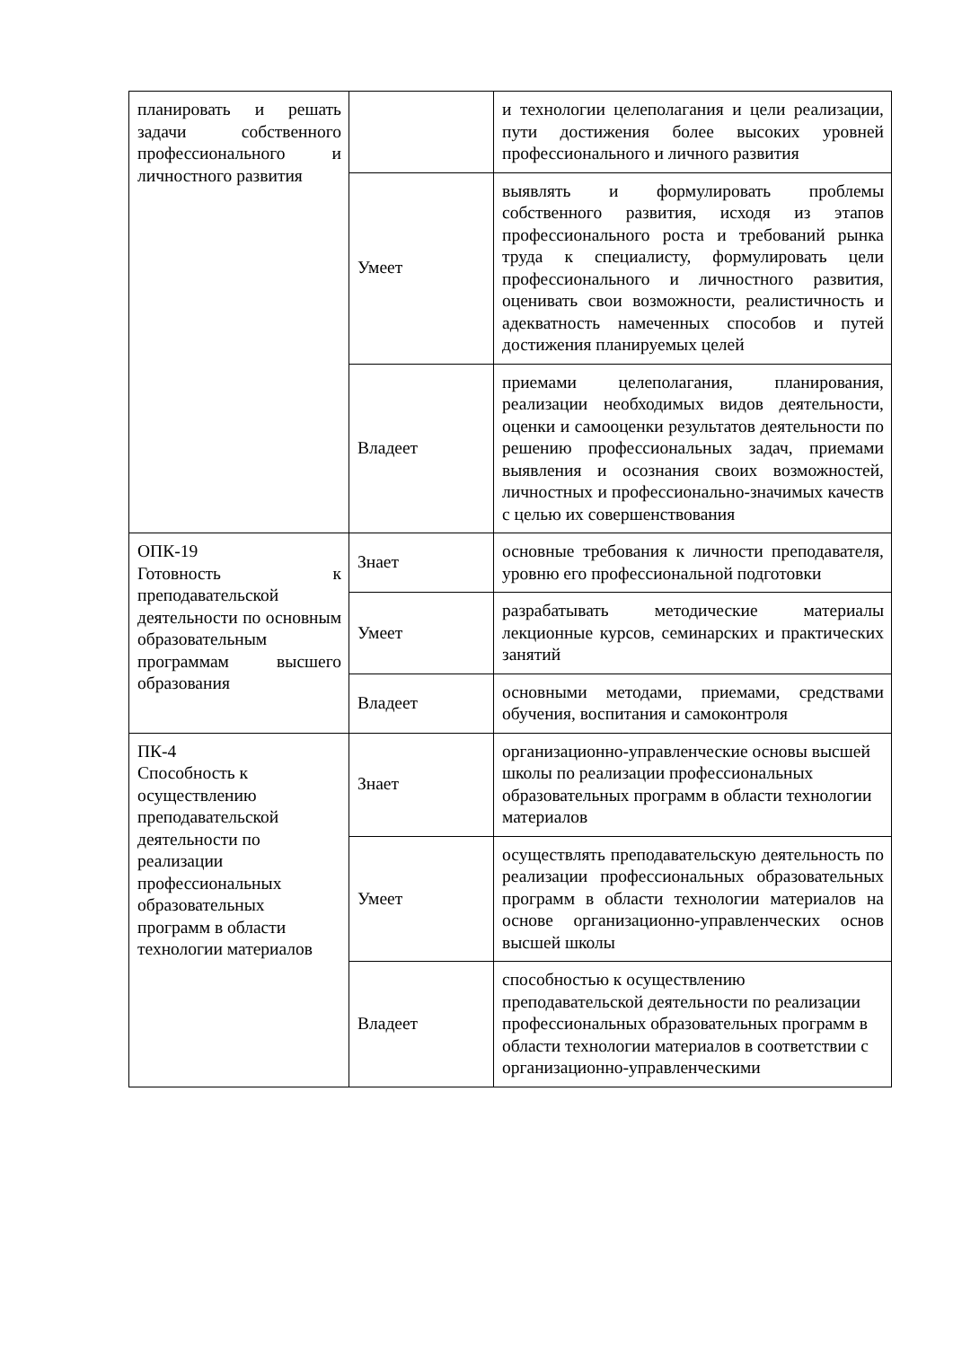| планировать и решать задачи собственного профессионального и личностного развития | | и технологии целеполагания и цели реализации, пути достижения более высоких уровней профессионального и личного развития |
| | Умеет | выявлять и формулировать проблемы собственного развития, исходя из этапов профессионального роста и требований рынка труда к специалисту, формулировать цели профессионального и личностного развития, оценивать свои возможности, реалистичность и адекватность намеченных способов и путей достижения планируемых целей |
| | Владеет | приемами целеполагания, планирования, реализации необходимых видов деятельности, оценки и самооценки результатов деятельности по решению профессиональных задач, приемами выявления и осознания своих возможностей, личностных и профессионально-значимых качеств с целью их совершенствования |
| ОПК-19 Готовность к преподавательской деятельности по основным образовательным программам высшего образования | Знает | основные требования к личности преподавателя, уровню его профессиональной подготовки |
| | Умеет | разрабатывать методические материалы лекционные курсов, семинарских и практических занятий |
| | Владеет | основными методами, приемами, средствами обучения, воспитания и самоконтроля |
| ПК-4 Способность к осуществлению преподавательской деятельности по реализации профессиональных образовательных программ в области технологии материалов | Знает | организационно-управленческие основы высшей школы по реализации профессиональных образовательных программ в области технологии материалов |
| | Умеет | осуществлять преподавательскую деятельность по реализации профессиональных образовательных программ в области технологии материалов на основе организационно-управленческих основ высшей школы |
| | Владеет | способностью к осуществлению преподавательской деятельности по реализации профессиональных образовательных программ в области технологии материалов в соответствии с организационно-управленческими |